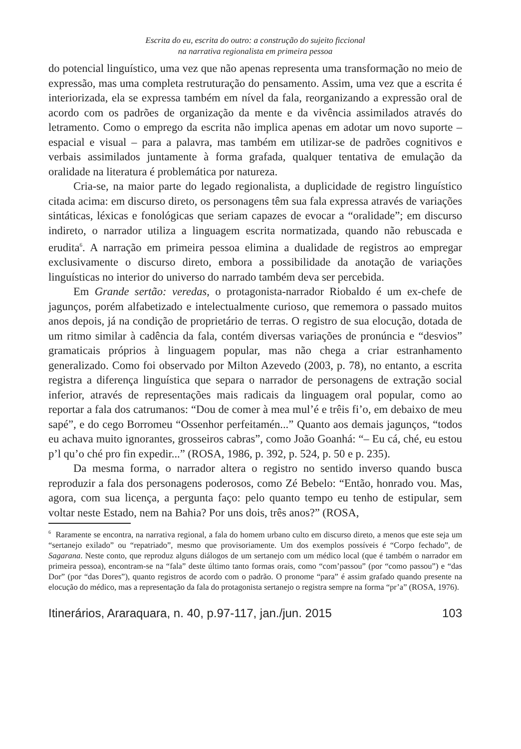Escrita do eu, escrita do outro: a construção do sujeito ficcional
na narrativa regionalista em primeira pessoa
do potencial linguístico, uma vez que não apenas representa uma transformação no meio de expressão, mas uma completa restruturação do pensamento. Assim, uma vez que a escrita é interiorizada, ela se expressa também em nível da fala, reorganizando a expressão oral de acordo com os padrões de organização da mente e da vivência assimilados através do letramento. Como o emprego da escrita não implica apenas em adotar um novo suporte – espacial e visual – para a palavra, mas também em utilizar-se de padrões cognitivos e verbais assimilados juntamente à forma grafada, qualquer tentativa de emulação da oralidade na literatura é problemática por natureza.
Cria-se, na maior parte do legado regionalista, a duplicidade de registro linguístico citada acima: em discurso direto, os personagens têm sua fala expressa através de variações sintáticas, léxicas e fonológicas que seriam capazes de evocar a “oralidade”; em discurso indireto, o narrador utiliza a linguagem escrita normatizada, quando não rebuscada e erudita<sup>6</sup>. A narração em primeira pessoa elimina a dualidade de registros ao empregar exclusivamente o discurso direto, embora a possibilidade da anotação de variações linguísticas no interior do universo do narrado também deva ser percebida.
Em Grande sertão: veredas, o protagonista-narrador Riobaldo é um ex-chefe de jagunços, porém alfabetizado e intelectualmente curioso, que rememora o passado muitos anos depois, já na condição de proprietário de terras. O registro de sua elocução, dotada de um ritmo similar à cadência da fala, contém diversas variações de pronúncia e “desvios” gramaticais próprios à linguagem popular, mas não chega a criar estranhamento generalizado. Como foi observado por Milton Azevedo (2003, p. 78), no entanto, a escrita registra a diferença linguística que separa o narrador de personagens de extração social inferior, através de representações mais radicais da linguagem oral popular, como ao reportar a fala dos catrumanos: “Dou de comer à mea mul’é e trêis fi’o, em debaixo de meu sapé”, e do cego Borromeu “Ossenhor perfeitamén...” Quanto aos demais jagunços, “todos eu achava muito ignorantes, grosseiros cabras”, como João Goanhá: “– Eu cá, ché, eu estou p’l qu’o ché pro fin expedir...” (ROSA, 1986, p. 392, p. 524, p. 50 e p. 235).
Da mesma forma, o narrador altera o registro no sentido inverso quando busca reproduzir a fala dos personagens poderosos, como Zé Bebelo: “Então, honrado vou. Mas, agora, com sua licença, a pergunta faço: pelo quanto tempo eu tenho de estipular, sem voltar neste Estado, nem na Bahia? Por uns dois, três anos?” (ROSA,
<sup>6</sup> Raramente se encontra, na narrativa regional, a fala do homem urbano culto em discurso direto, a menos que este seja um “sertanejo exilado” ou “repatriado”, mesmo que provisoriamente. Um dos exemplos possíveis é “Corpo fechado”, de Sagarana. Neste conto, que reproduz alguns diálogos de um sertanejo com um médico local (que é também o narrador em primeira pessoa), encontram-se na “fala” deste último tanto formas orais, como “com’passou” (por “como passou”) e “das Dor” (por “das Dores”), quanto registros de acordo com o padrão. O pronome “para” é assim grafado quando presente na elocução do médico, mas a representação da fala do protagonista sertanejo o registra sempre na forma “pr’a” (ROSA, 1976).
Itinerários, Araraquara, n. 40, p.97-117, jan./jun. 2015 103